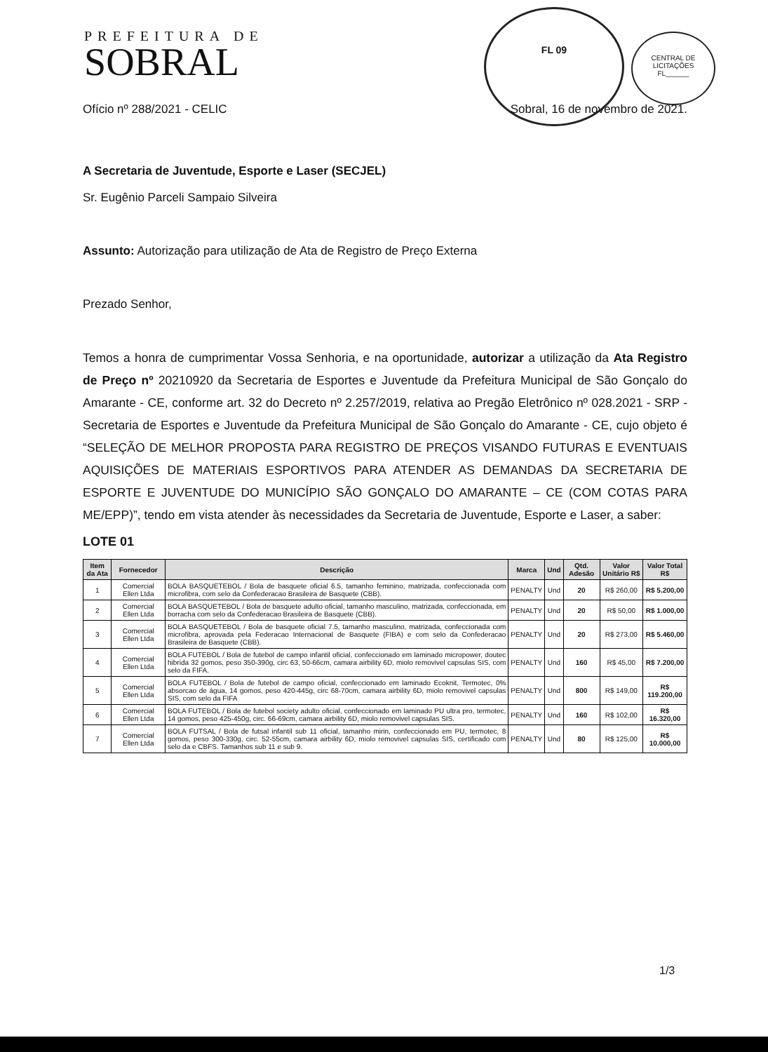PREFEITURA DE
SOBRAL
FL 09
CENTRAL DE LICITAÇÕES
FL______
Ofício nº 288/2021 - CELIC Sobral, 16 de novembro de 2021.
A Secretaria de Juventude, Esporte e Laser (SECJEL)
Sr. Eugênio Parceli Sampaio Silveira
Assunto: Autorização para utilização de Ata de Registro de Preço Externa
Prezado Senhor,
Temos a honra de cumprimentar Vossa Senhoria, e na oportunidade, autorizar a utilização da Ata Registro de Preço nº 20210920 da Secretaria de Esportes e Juventude da Prefeitura Municipal de São Gonçalo do Amarante - CE, conforme art. 32 do Decreto nº 2.257/2019, relativa ao Pregão Eletrônico nº 028.2021 - SRP - Secretaria de Esportes e Juventude da Prefeitura Municipal de São Gonçalo do Amarante - CE, cujo objeto é “SELEÇÃO DE MELHOR PROPOSTA PARA REGISTRO DE PREÇOS VISANDO FUTURAS E EVENTUAIS AQUISIÇÕES DE MATERIAIS ESPORTIVOS PARA ATENDER AS DEMANDAS DA SECRETARIA DE ESPORTE E JUVENTUDE DO MUNICÍPIO SÃO GONÇALO DO AMARANTE – CE (COM COTAS PARA ME/EPP)”, tendo em vista atender às necessidades da Secretaria de Juventude, Esporte e Laser, a saber:
LOTE 01
| Item da Ata | Fornecedor | Descrição | Marca | Und | Qtd. Adesão | Valor Unitário R$ | Valor Total R$ |
| --- | --- | --- | --- | --- | --- | --- | --- |
| 1 | Comercial Ellen Ltda | BOLA BASQUETEBOL / Bola de basquete oficial 6.5, tamanho feminino, matrizada, confeccionada com microfibra, com selo da Confederacao Brasileira de Basquete (CBB). | PENALTY | Und | 20 | R$ 260,00 | R$ 5.200,00 |
| 2 | Comercial Ellen Ltda | BOLA BASQUETEBOL / Bola de basquete adulto oficial, tamanho masculino, matrizada, confeccionada, em borracha com selo da Confederacao Brasileira de Basquete (CBB). | PENALTY | Und | 20 | R$ 50,00 | R$ 1.000,00 |
| 3 | Comercial Ellen Ltda | BOLA BASQUETEBOL / Bola de basquete oficial 7.5, tamanho masculino, matrizada, confeccionada com microfibra, aprovada pela Federacao Internacional de Basquete (FIBA) e com selo da Confederacao Brasileira de Basquete (CBB). | PENALTY | Und | 20 | R$ 273,00 | R$ 5.460,00 |
| 4 | Comercial Ellen Ltda | BOLA FUTEBOL / Bola de futebol de campo infantil oficial, confeccionado em laminado micropower, doutec hibrida 32 gomos, peso 350-390g, circ 63, 50-66cm, camara airbility 6D, miolo removivel capsulas SIS, com selo da FIFA. | PENALTY | Und | 160 | R$ 45,00 | R$ 7.200,00 |
| 5 | Comercial Ellen Ltda | BOLA FUTEBOL / Bola de futebol de campo oficial, confeccionado em laminado Ecoknit, Termotec, 0% absorcao de água, 14 gomos, peso 420-445g, circ 68-70cm, camara airbility 6D, miolo removivel capsulas SIS, com selo da FIFA | PENALTY | Und | 800 | R$ 149,00 | R$ 119.200,00 |
| 6 | Comercial Ellen Ltda | BOLA FUTEBOL / Bola de futebol society adulto oficial, confeccionado em laminado PU ultra pro, termotec, 14 gomos, peso 425-450g, circ. 66-69cm, camara airbility 6D, miolo removivel capsulas SIS. | PENALTY | Und | 160 | R$ 102,00 | R$ 16.320,00 |
| 7 | Comercial Ellen Ltda | BOLA FUTSAL / Bola de futsal infantil sub 11 oficial, tamanho mirin, confeccionado em PU, termotec, 8 gomos, peso 300-330g, circ. 52-55cm, camara airbility 6D, miolo removivel capsulas SIS, certificado com selo da e CBFS. Tamanhos sub 11 e sub 9. | PENALTY | Und | 80 | R$ 125,00 | R$ 10.000,00 |
1/3